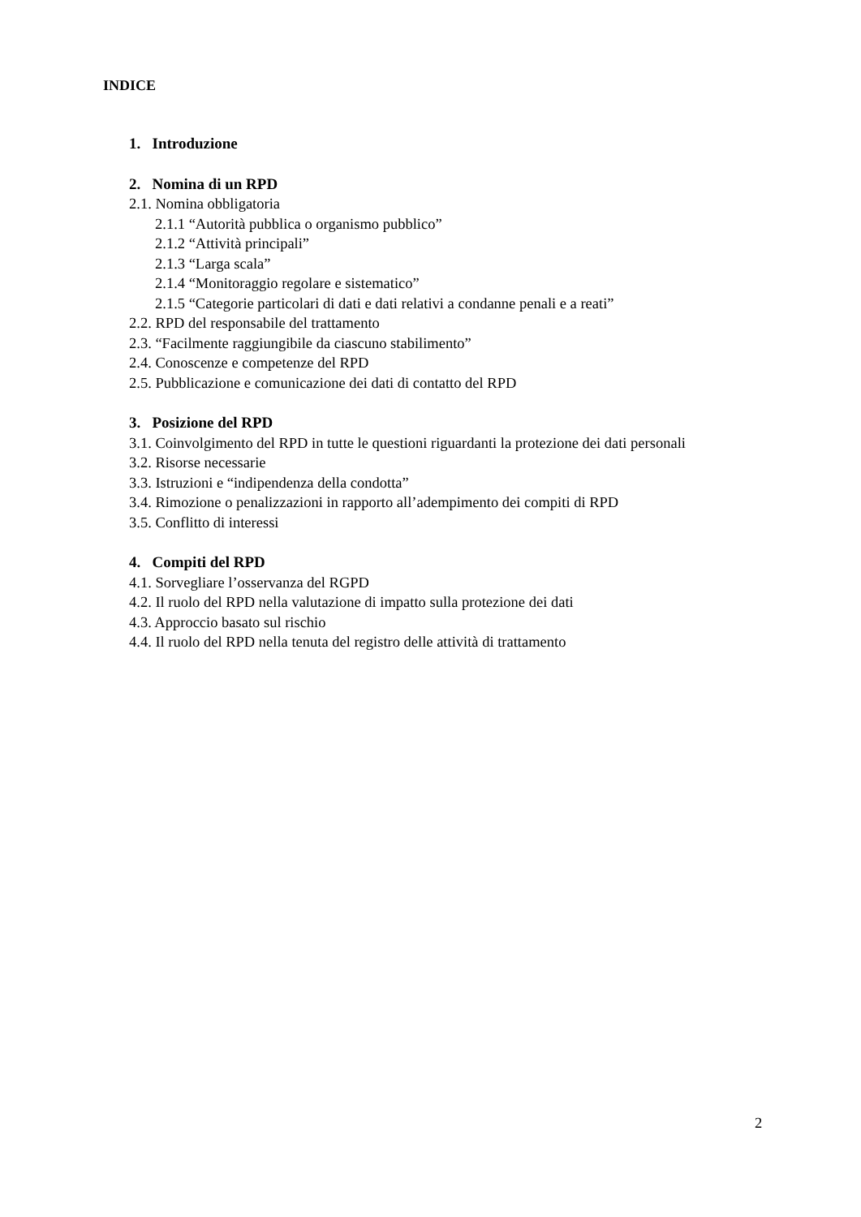INDICE
1. Introduzione
2. Nomina di un RPD
2.1. Nomina obbligatoria
2.1.1 “Autorità pubblica o organismo pubblico”
2.1.2 “Attività principali”
2.1.3 “Larga scala”
2.1.4 “Monitoraggio regolare e sistematico”
2.1.5 “Categorie particolari di dati e dati relativi a condanne penali e a reati”
2.2. RPD del responsabile del trattamento
2.3. “Facilmente raggiungibile da ciascuno stabilimento”
2.4. Conoscenze e competenze del RPD
2.5. Pubblicazione e comunicazione dei dati di contatto del RPD
3. Posizione del RPD
3.1. Coinvolgimento del RPD in tutte le questioni riguardanti la protezione dei dati personali
3.2. Risorse necessarie
3.3. Istruzioni e “indipendenza della condotta”
3.4. Rimozione o penalizzazioni in rapporto all’adempimento dei compiti di RPD
3.5. Conflitto di interessi
4. Compiti del RPD
4.1. Sorvegliare l’osservanza del RGPD
4.2. Il ruolo del RPD nella valutazione di impatto sulla protezione dei dati
4.3. Approccio basato sul rischio
4.4. Il ruolo del RPD nella tenuta del registro delle attività di trattamento
2